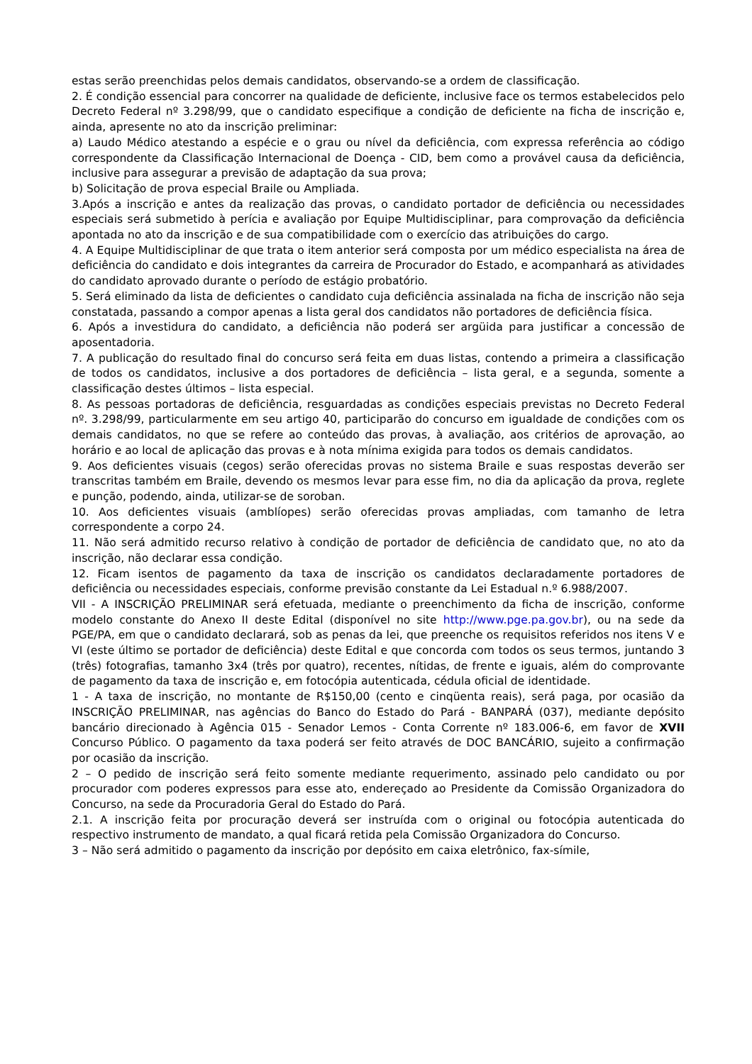estas serão preenchidas pelos demais candidatos, observando-se a ordem de classificação.
2. É condição essencial para concorrer na qualidade de deficiente, inclusive face os termos estabelecidos pelo Decreto Federal nº 3.298/99, que o candidato especifique a condição de deficiente na ficha de inscrição e, ainda, apresente no ato da inscrição preliminar:
a) Laudo Médico atestando a espécie e o grau ou nível da deficiência, com expressa referência ao código correspondente da Classificação Internacional de Doença - CID, bem como a provável causa da deficiência, inclusive para assegurar a previsão de adaptação da sua prova;
b) Solicitação de prova especial Braile ou Ampliada.
3.Após a inscrição e antes da realização das provas, o candidato portador de deficiência ou necessidades especiais será submetido à perícia e avaliação por Equipe Multidisciplinar, para comprovação da deficiência apontada no ato da inscrição e de sua compatibilidade com o exercício das atribuições do cargo.
4. A Equipe Multidisciplinar de que trata o item anterior será composta por um médico especialista na área de deficiência do candidato e dois integrantes da carreira de Procurador do Estado, e acompanhará as atividades do candidato aprovado durante o período de estágio probatório.
5. Será eliminado da lista de deficientes o candidato cuja deficiência assinalada na ficha de inscrição não seja constatada, passando a compor apenas a lista geral dos candidatos não portadores de deficiência física.
6. Após a investidura do candidato, a deficiência não poderá ser argüida para justificar a concessão de aposentadoria.
7. A publicação do resultado final do concurso será feita em duas listas, contendo a primeira a classificação de todos os candidatos, inclusive a dos portadores de deficiência – lista geral, e a segunda, somente a classificação destes últimos – lista especial.
8. As pessoas portadoras de deficiência, resguardadas as condições especiais previstas no Decreto Federal nº. 3.298/99, particularmente em seu artigo 40, participarão do concurso em igualdade de condições com os demais candidatos, no que se refere ao conteúdo das provas, à avaliação, aos critérios de aprovação, ao horário e ao local de aplicação das provas e à nota mínima exigida para todos os demais candidatos.
9. Aos deficientes visuais (cegos) serão oferecidas provas no sistema Braile e suas respostas deverão ser transcritas também em Braile, devendo os mesmos levar para esse fim, no dia da aplicação da prova, reglete e punção, podendo, ainda, utilizar-se de soroban.
10. Aos deficientes visuais (amblíopes) serão oferecidas provas ampliadas, com tamanho de letra correspondente a corpo 24.
11. Não será admitido recurso relativo à condição de portador de deficiência de candidato que, no ato da inscrição, não declarar essa condição.
12. Ficam isentos de pagamento da taxa de inscrição os candidatos declaradamente portadores de deficiência ou necessidades especiais, conforme previsão constante da Lei Estadual n.º 6.988/2007.
VII - A INSCRIÇÃO PRELIMINAR será efetuada, mediante o preenchimento da ficha de inscrição, conforme modelo constante do Anexo II deste Edital (disponível no site http://www.pge.pa.gov.br), ou na sede da PGE/PA, em que o candidato declarará, sob as penas da lei, que preenche os requisitos referidos nos itens V e VI (este último se portador de deficiência) deste Edital e que concorda com todos os seus termos, juntando 3 (três) fotografias, tamanho 3x4 (três por quatro), recentes, nítidas, de frente e iguais, além do comprovante de pagamento da taxa de inscrição e, em fotocópia autenticada, cédula oficial de identidade.
1 - A taxa de inscrição, no montante de R$150,00 (cento e cinqüenta reais), será paga, por ocasião da INSCRIÇÃO PRELIMINAR, nas agências do Banco do Estado do Pará - BANPARÁ (037), mediante depósito bancário direcionado à Agência 015 - Senador Lemos - Conta Corrente nº 183.006-6, em favor de XVII Concurso Público. O pagamento da taxa poderá ser feito através de DOC BANCÁRIO, sujeito a confirmação por ocasião da inscrição.
2 – O pedido de inscrição será feito somente mediante requerimento, assinado pelo candidato ou por procurador com poderes expressos para esse ato, endereçado ao Presidente da Comissão Organizadora do Concurso, na sede da Procuradoria Geral do Estado do Pará.
2.1. A inscrição feita por procuração deverá ser instruída com o original ou fotocópia autenticada do respectivo instrumento de mandato, a qual ficará retida pela Comissão Organizadora do Concurso.
3 – Não será admitido o pagamento da inscrição por depósito em caixa eletrônico, fax-símile,